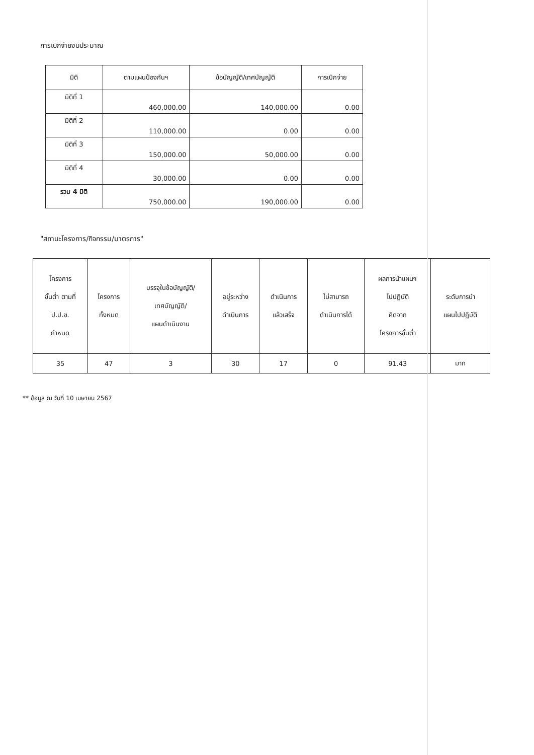การเบิกจ่ายงบประมาณ
| มิติ | ตามแผนป้องกันฯ | ข้อบัญญัติ/เทศบัญญัติ | การเบิกจ่าย |
| --- | --- | --- | --- |
| มิติที่ 1 | 460,000.00 | 140,000.00 | 0.00 |
| มิติที่ 2 | 110,000.00 | 0.00 | 0.00 |
| มิติที่ 3 | 150,000.00 | 50,000.00 | 0.00 |
| มิติที่ 4 | 30,000.00 | 0.00 | 0.00 |
| รวม 4 มิติ | 750,000.00 | 190,000.00 | 0.00 |
"สถานะโครงการ/กิจกรรม/มาตรการ"
| โครงการ ขั้นต่ำ ตามที่ ป.ป.ช. กำหนด | โครงการ ทั้งหมด | บรรจุในข้อบัญญัติ/ เทศบัญญัติ/ แผนดำเนินงาน | อยู่ระหว่าง ดำเนินการ | ดำเนินการ แล้วเสร็จ | ไม่สามารถ ดำเนินการได้ | ผลการนำแผนฯ ไปปฏิบัติ คิดจาก โครงการขั้นต่ำ | ระดับการนำ แผนไปปฏิบัติ |
| --- | --- | --- | --- | --- | --- | --- | --- |
| 35 | 47 | 3 | 30 | 17 | 0 | 91.43 | มาก |
** ข้อมูล ณ วันที่ 10 เมษายน 2567